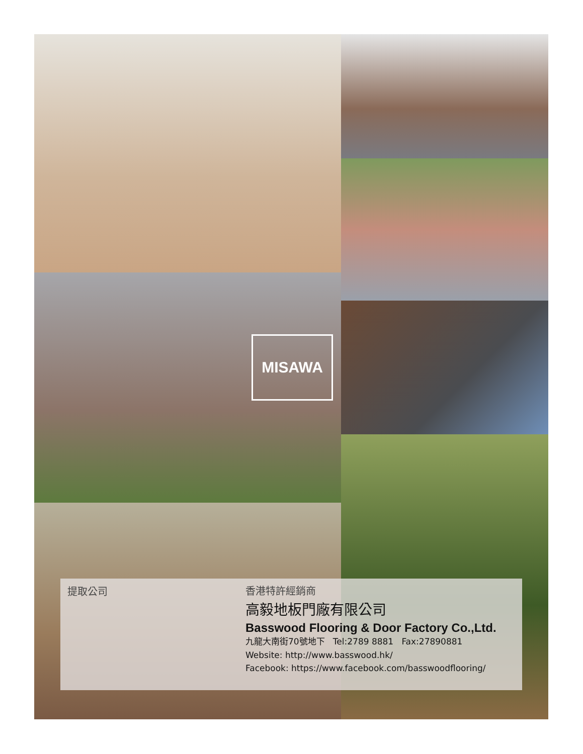MISAWA
提取公司
香港特許經銷商
高毅地板門廠有限公司
Basswood Flooring & Door Factory Co.,Ltd.
九龍大南街70號地下 Tel:2789 8881 Fax:27890881
Website: http://www.basswood.hk/
Facebook: https://www.facebook.com/basswoodflooring/